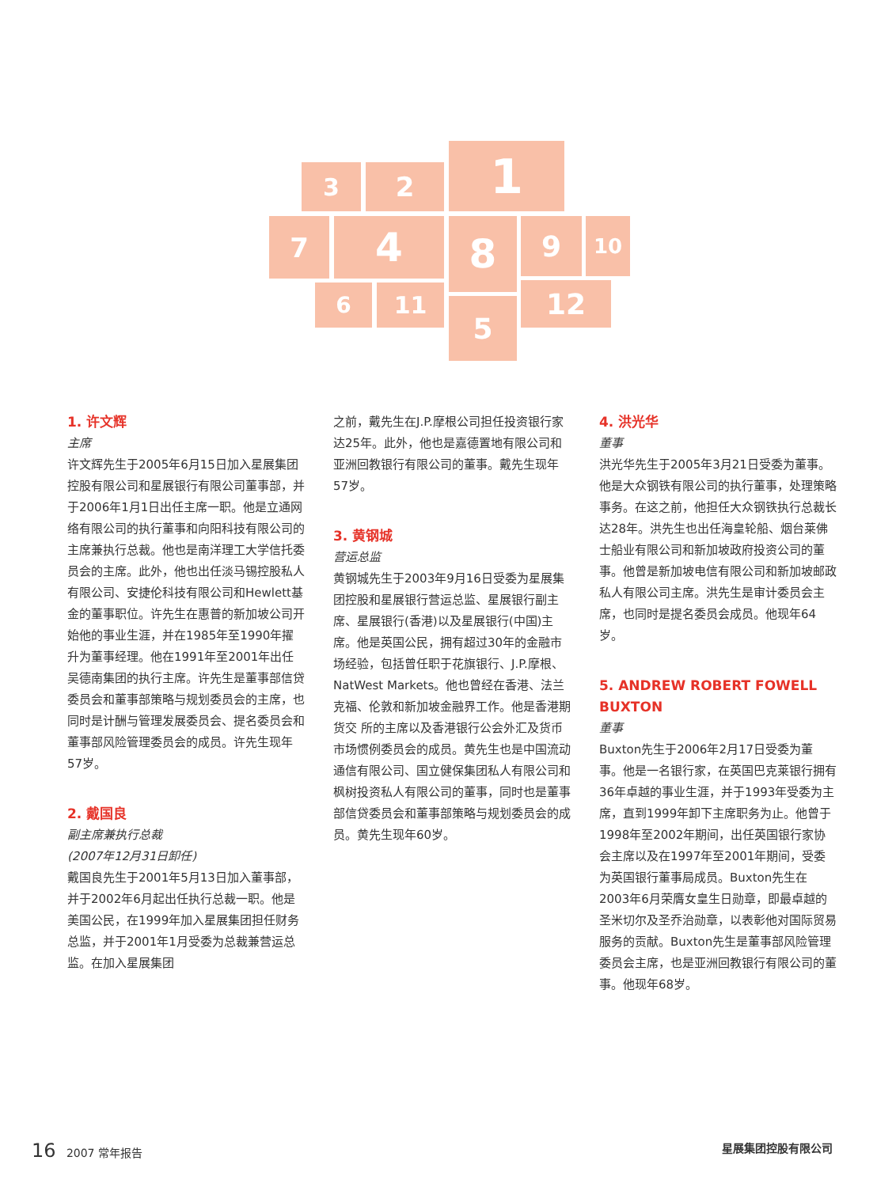1
2
3
7 4 8 9 10
6 11 5 12
1. 许文辉
主席
许文辉先生于2005年6月15日加入星展集团控股有限公司和星展银行有限公司董事部，并于2006年1月1日出任主席一职。他是立通网络有限公司的执行董事和向阳科技有限公司的主席兼执行总裁。他也是南洋理工大学信托委员会的主席。此外，他也出任淡马锡控股私人有限公司、安捷伦科技有限公司和Hewlett基金的董事职位。许先生在惠普的新加坡公司开始他的事业生涯，并在1985年至1990年擢升为董事经理。他在1991年至2001年出任吴德南集团的执行主席。许先生是董事部信贷委员会和董事部策略与规划委员会的主席，也同时是计酬与管理发展委员会、提名委员会和董事部风险管理委员会的成员。许先生现年57岁。
2. 戴国良
副主席兼执行总裁
(2007年12月31日卸任)
戴国良先生于2001年5月13日加入董事部，并于2002年6月起出任执行总裁一职。他是美国公民，在1999年加入星展集团担任财务总监，并于2001年1月受委为总裁兼营运总监。在加入星展集团
之前，戴先生在J.P.摩根公司担任投资银行家达25年。此外，他也是嘉德置地有限公司和亚洲回教银行有限公司的董事。戴先生现年57岁。
3. 黄钢城
营运总监
黄钢城先生于2003年9月16日受委为星展集团控股和星展银行营运总监、星展银行副主席、星展银行(香港)以及星展银行(中国)主席。他是英国公民，拥有超过30年的金融市场经验，包括曾任职于花旗银行、J.P.摩根、NatWest Markets。他也曾经在香港、法兰克福、伦敦和新加坡金融界工作。他是香港期货交 所的主席以及香港银行公会外汇及货币市场惯例委员会的成员。黄先生也是中国流动通信有限公司、国立健保集团私人有限公司和枫树投资私人有限公司的董事，同时也是董事部信贷委员会和董事部策略与规划委员会的成员。黄先生现年60岁。
4. 洪光华
董事
洪光华先生于2005年3月21日受委为董事。他是大众钢铁有限公司的执行董事，处理策略事务。在这之前，他担任大众钢铁执行总裁长达28年。洪先生也出任海皇轮船、烟台莱佛士船业有限公司和新加坡政府投资公司的董事。他曾是新加坡电信有限公司和新加坡邮政私人有限公司主席。洪先生是审计委员会主席，也同时是提名委员会成员。他现年64岁。
5. ANDREW ROBERT FOWELL BUXTON
董事
Buxton先生于2006年2月17日受委为董事。他是一名银行家，在英国巴克莱银行拥有36年卓越的事业生涯，并于1993年受委为主席，直到1999年卸下主席职务为止。他曾于1998年至2002年期间，出任英国银行家协会主席以及在1997年至2001年期间，受委为英国银行董事局成员。Buxton先生在2003年6月荣膺女皇生日勋章，即最卓越的圣米切尔及圣乔治勋章，以表彰他对国际贸易服务的贡献。Buxton先生是董事部风险管理委员会主席，也是亚洲回教银行有限公司的董事。他现年68岁。
16 2007 常年报告 星展集团控股有限公司